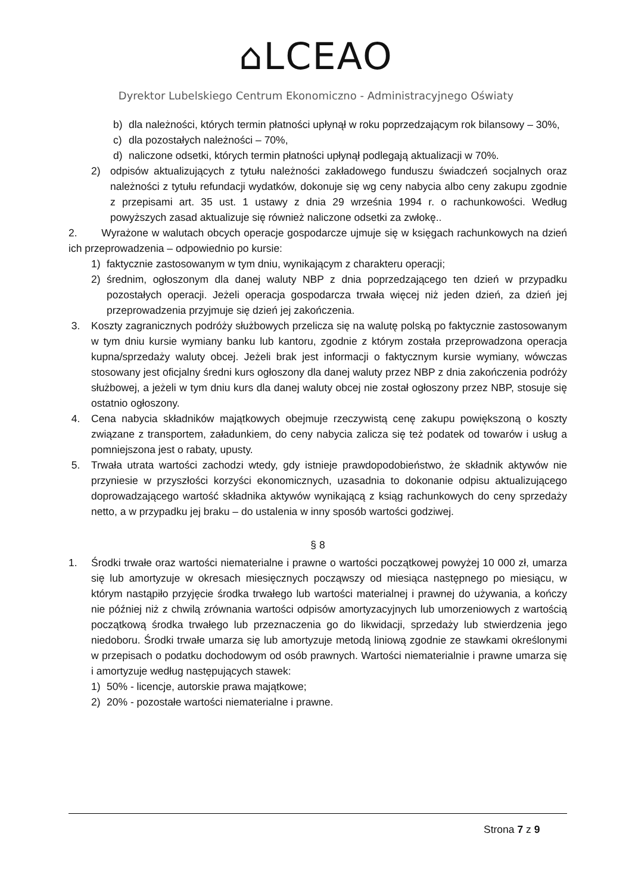⌂LCEAO
Dyrektor Lubelskiego Centrum Ekonomiczno - Administracyjnego Oświaty
b) dla należności, których termin płatności upłynął w roku poprzedzającym rok bilansowy – 30%,
c) dla pozostałych należności – 70%,
d) naliczone odsetki, których termin płatności upłynął podlegają aktualizacji w 70%.
2) odpisów aktualizujących z tytułu należności zakładowego funduszu świadczeń socjalnych oraz należności z tytułu refundacji wydatków, dokonuje się wg ceny nabycia albo ceny zakupu zgodnie z przepisami art. 35 ust. 1 ustawy z dnia 29 września 1994 r. o rachunkowości. Według powyższych zasad aktualizuje się również naliczone odsetki za zwłokę..
2. Wyrażone w walutach obcych operacje gospodarcze ujmuje się w księgach rachunkowych na dzień ich przeprowadzenia – odpowiednio po kursie:
1) faktycznie zastosowanym w tym dniu, wynikającym z charakteru operacji;
2) średnim, ogłoszonym dla danej waluty NBP z dnia poprzedzającego ten dzień w przypadku pozostałych operacji. Jeżeli operacja gospodarcza trwała więcej niż jeden dzień, za dzień jej przeprowadzenia przyjmuje się dzień jej zakończenia.
3. Koszty zagranicznych podróży służbowych przelicza się na walutę polską po faktycznie zastosowanym w tym dniu kursie wymiany banku lub kantoru, zgodnie z którym została przeprowadzona operacja kupna/sprzedaży waluty obcej. Jeżeli brak jest informacji o faktycznym kursie wymiany, wówczas stosowany jest oficjalny średni kurs ogłoszony dla danej waluty przez NBP z dnia zakończenia podróży służbowej, a jeżeli w tym dniu kurs dla danej waluty obcej nie został ogłoszony przez NBP, stosuje się ostatnio ogłoszony.
4. Cena nabycia składników majątkowych obejmuje rzeczywistą cenę zakupu powiększoną o koszty związane z transportem, załadunkiem, do ceny nabycia zalicza się też podatek od towarów i usług a pomniejszona jest o rabaty, upusty.
5. Trwała utrata wartości zachodzi wtedy, gdy istnieje prawdopodobieństwo, że składnik aktywów nie przyniesie w przyszłości korzyści ekonomicznych, uzasadnia to dokonanie odpisu aktualizującego doprowadzającego wartość składnika aktywów wynikającą z ksiąg rachunkowych do ceny sprzedaży netto, a w przypadku jej braku – do ustalenia w inny sposób wartości godziwej.
§ 8
1. Środki trwałe oraz wartości niematerialne i prawne o wartości początkowej powyżej 10 000 zł, umarza się lub amortyzuje w okresach miesięcznych począwszy od miesiąca następnego po miesiącu, w którym nastąpiło przyjęcie środka trwałego lub wartości materialnej i prawnej do używania, a kończy nie później niż z chwilą zrównania wartości odpisów amortyzacyjnych lub umorzeniowych z wartością początkową środka trwałego lub przeznaczenia go do likwidacji, sprzedaży lub stwierdzenia jego niedoboru. Środki trwałe umarza się lub amortyzuje metodą liniową zgodnie ze stawkami określonymi w przepisach o podatku dochodowym od osób prawnych. Wartości niematerialnie i prawne umarza się i amortyzuje według następujących stawek:
1) 50% - licencje, autorskie prawa majątkowe;
2) 20% - pozostałe wartości niematerialne i prawne.
Strona 7 z 9